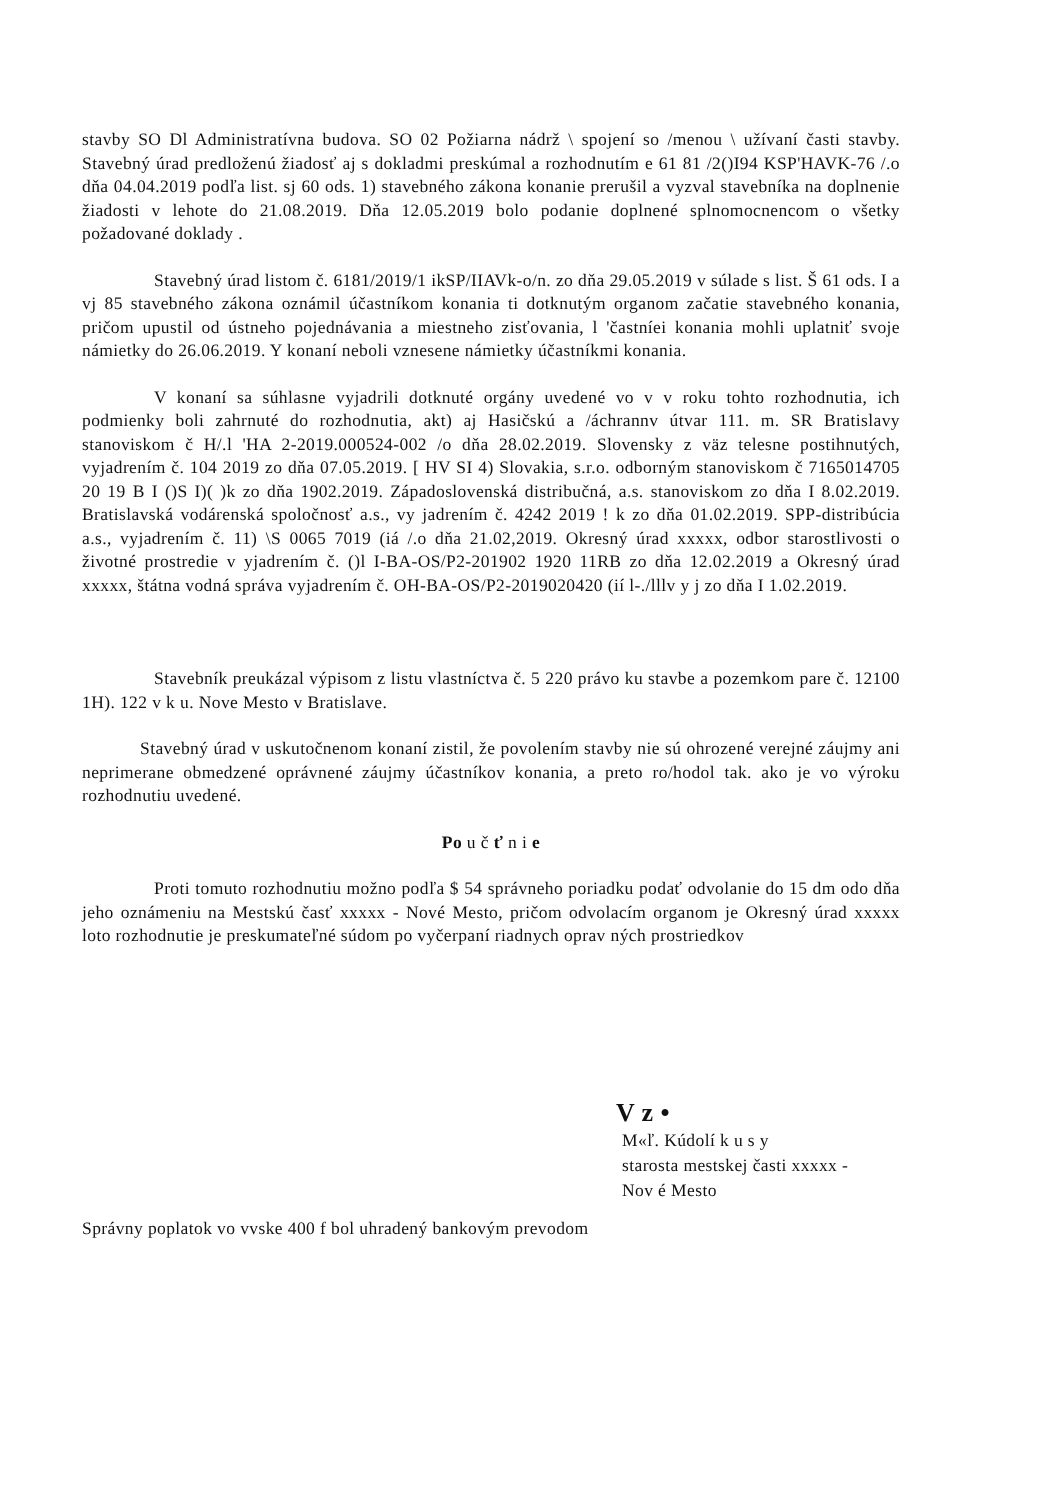stavby SO Dl Administratívna budova. SO 02 Požiarna nádrž \ spojení so /menou \ užívaní časti stavby. Stavebný úrad predloženú žiadosť aj s dokladmi preskúmal a rozhodnutím e 61 81 /2()I94 KSP'HAVK-76 /.o dňa 04.04.2019 podľa list. sj 60 ods. 1) stavebného zákona konanie prerušil a vyzval stavebníka na doplnenie žiadosti v lehote do 21.08.2019. Dňa 12.05.2019 bolo podanie doplnené splnomocnencom o všetky požadované doklady .
Stavebný úrad listom č. 6181/2019/1 ikSP/IIAVk-o/n. zo dňa 29.05.2019 v súlade s list. Š 61 ods. I a vj 85 stavebného zákona oznámil účastníkom konania ti dotknutým organom začatie stavebného konania, pričom upustil od ústneho pojednávania a miestneho zisťovania, l 'častníei konania mohli uplatniť svoje námietky do 26.06.2019. Y konaní neboli vznesene námietky účastníkmi konania.
V konaní sa súhlasne vyjadrili dotknuté orgány uvedené vo v v roku tohto rozhodnutia, ich podmienky boli zahrnuté do rozhodnutia, akt) aj Hasičskú a /áchrannv útvar 111. m. SR Bratislavy stanoviskom č H/.l 'HA 2-2019.000524-002 /o dňa 28.02.2019. Slovensky z väz telesne postihnutých, vyjadrením č. 104 2019 zo dňa 07.05.2019. [ HV SI 4) Slovakia, s.r.o. odborným stanoviskom č 7165014705 20 19 B I ()S I)( )k zo dňa 1902.2019. Západoslovenská distribučná, a.s. stanoviskom zo dňa I 8.02.2019. Bratislavská vodárenská spoločnosť a.s., vy jadrením č. 4242 2019 ! k zo dňa 01.02.2019. SPP-distribúcia a.s., vyjadrením č. 11) \S 0065 7019 (iá /.o dňa 21.02,2019. Okresný úrad xxxxx, odbor starostlivosti o životné prostredie v yjadrením č. ()l I-BA-OS/P2-201902 1920 11RB zo dňa 12.02.2019 a Okresný úrad xxxxx, štátna vodná správa vyjadrením č. OH-BA-OS/P2-2019020420 (ií l-./lllv y j zo dňa I 1.02.2019.
Stavebník preukázal výpisom z listu vlastníctva č. 5 220 právo ku stavbe a pozemkom pare č. 12100 1H). 122 v k u. Nove Mesto v Bratislave.
Stavebný úrad v uskutočnenom konaní zistil, že povolením stavby nie sú ohrozené verejné záujmy ani neprimerane obmedzené oprávnené záujmy účastníkov konania, a preto ro/hodol tak. ako je vo výroku rozhodnutiu uvedené.
Po u č ť n i e
Proti tomuto rozhodnutiu možno podľa $ 54 správneho poriadku podať odvolanie do 15 dm odo dňa jeho oznámeniu na Mestskú časť xxxxx - Nové Mesto, pričom odvolacím organom je Okresný úrad xxxxx loto rozhodnutie je preskumateľné súdom po vyčerpaní riadnych oprav ných prostriedkov
V z •
M«ľ. Kúdolí k u s y
starosta mestskej časti xxxxx -
Nov é Mesto
Správny poplatok vo vvske 400 f bol uhradený bankovým prevodom